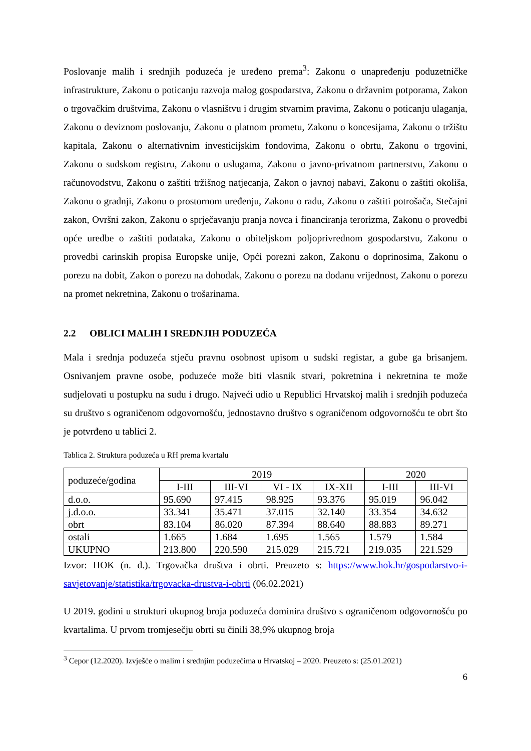Poslovanje malih i srednjih poduzeća je uređeno prema<sup>3</sup>: Zakonu o unapređenju poduzetničke infrastrukture, Zakonu o poticanju razvoja malog gospodarstva, Zakonu o državnim potporama, Zakon o trgovačkim društvima, Zakonu o vlasništvu i drugim stvarnim pravima, Zakonu o poticanju ulaganja, Zakonu o deviznom poslovanju, Zakonu o platnom prometu, Zakonu o koncesijama, Zakonu o tržištu kapitala, Zakonu o alternativnim investicijskim fondovima, Zakonu o obrtu, Zakonu o trgovini, Zakonu o sudskom registru, Zakonu o uslugama, Zakonu o javno-privatnom partnerstvu, Zakonu o računovodstvu, Zakonu o zaštiti tržišnog natjecanja, Zakon o javnoj nabavi, Zakonu o zaštiti okoliša, Zakonu o gradnji, Zakonu o prostornom uređenju, Zakonu o radu, Zakonu o zaštiti potrošača, Stečajni zakon, Ovršni zakon, Zakonu o sprječavanju pranja novca i financiranja terorizma, Zakonu o provedbi opće uredbe o zaštiti podataka, Zakonu o obiteljskom poljoprivrednom gospodarstvu, Zakonu o provedbi carinskih propisa Europske unije, Opći porezni zakon, Zakonu o doprinosima, Zakonu o porezu na dobit, Zakon o porezu na dohodak, Zakonu o porezu na dodanu vrijednost, Zakonu o porezu na promet nekretnina, Zakonu o trošarinama.
2.2 OBLICI MALIH I SREDNJIH PODUZEĆA
Mala i srednja poduzeća stječu pravnu osobnost upisom u sudski registar, a gube ga brisanjem. Osnivanjem pravne osobe, poduzeće može biti vlasnik stvari, pokretnina i nekretnina te može sudjelovati u postupku na sudu i drugo. Najveći udio u Republici Hrvatskoj malih i srednjih poduzeća su društvo s ograničenom odgovornošću, jednostavno društvo s ograničenom odgovornošću te obrt što je potvrđeno u tablici 2.
Tablica 2. Struktura poduzeća u RH prema kvartalu
| poduzeće/godina | 2019 | | | | 2020 | |
| --- | --- | --- | --- | --- | --- | --- |
| | I-III | III-VI | VI - IX | IX-XII | I-III | III-VI |
| d.o.o. | 95.690 | 97.415 | 98.925 | 93.376 | 95.019 | 96.042 |
| j.d.o.o. | 33.341 | 35.471 | 37.015 | 32.140 | 33.354 | 34.632 |
| obrt | 83.104 | 86.020 | 87.394 | 88.640 | 88.883 | 89.271 |
| ostali | 1.665 | 1.684 | 1.695 | 1.565 | 1.579 | 1.584 |
| UKUPNO | 213.800 | 220.590 | 215.029 | 215.721 | 219.035 | 221.529 |
Izvor: HOK (n. d.). Trgovačka društva i obrti. Preuzeto s: https://www.hok.hr/gospodarstvo-i-savjetovanje/statistika/trgovacka-drustva-i-obrti (06.02.2021)
U 2019. godini u strukturi ukupnog broja poduzeća dominira društvo s ograničenom odgovornošću po kvartalima. U prvom tromjesečju obrti su činili 38,9% ukupnog broja
<sup>3</sup> Cepor (12.2020). Izvješće o malim i srednjim poduzećima u Hrvatskoj – 2020. Preuzeto s: (25.01.2021)
6